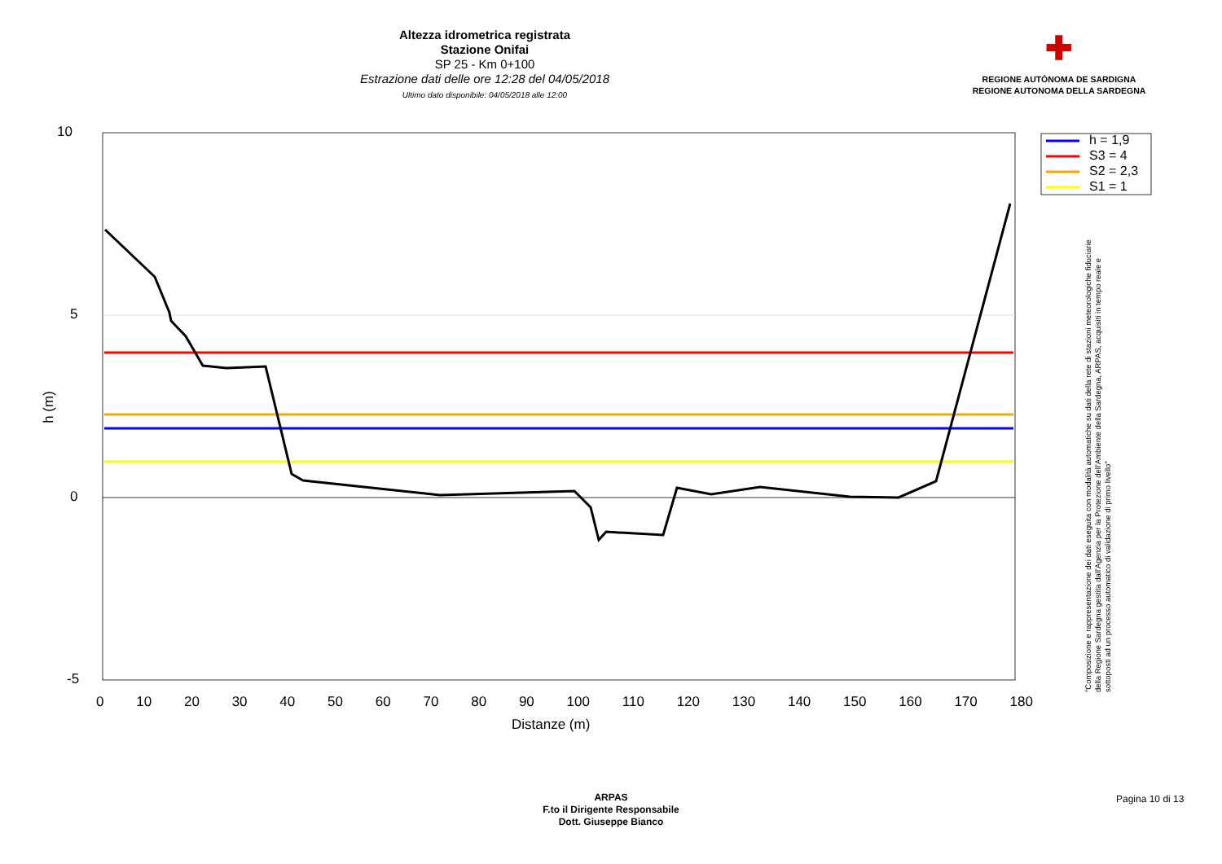Altezza idrometrica registrata
Stazione Onifai
SP 25 - Km 0+100
Estrazione dati delle ore 12:28 del 04/05/2018
Ultimo dato disponibile: 04/05/2018 alle 12:00
✚
REGIONE AUTÒNOMA DE SARDIGNA
REGIONE AUTONOMA DELLA SARDEGNA
h = 1,9
S3 = 4
S2 = 2,3
S1 = 1
10
5
0
-5
h (m)
0 10 20 30 40 50 60 70 80 90 100 110 120 130 140 150 160 170 180
Distanze (m)
"Composizione e rappresentazione dei dati eseguita con modalità automatiche su dati della rete di stazioni meteorologiche fiduciarie della Regione Sardegna gestita dall'Agenzia per la Protezione dell'Ambiente della Sardegna, ARPAS, acquisiti in tempo reale e sottoposti ad un processo automatico di validazione di primo livello"
ARPAS
F.to il Dirigente Responsabile
Dott. Giuseppe Bianco
Pagina 10 di 13